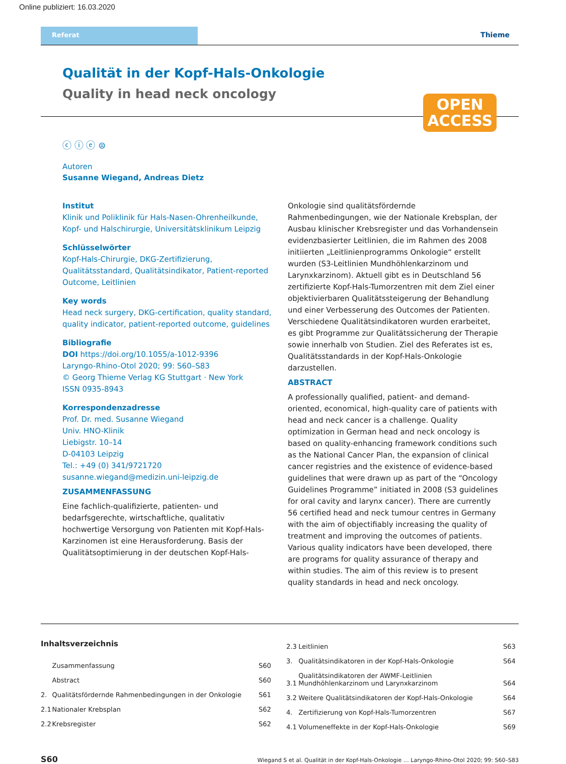Online publiziert: 16.03.2020
Referat Thieme
Qualität in der Kopf-Hals-Onkologie
Quality in head neck oncology
OPEN
ACCESS
ⓒ ⓘ ⓔ ⊜
Autoren
Susanne Wiegand, Andreas Dietz
Institut
Klinik und Poliklinik für Hals-Nasen-Ohrenheilkunde, Kopf- und Halschirurgie, Universitätsklinikum Leipzig
Schlüsselwörter
Kopf-Hals-Chirurgie, DKG-Zertifizierung, Qualitätsstandard, Qualitätsindikator, Patient-reported Outcome, Leitlinien
Key words
Head neck surgery, DKG-certification, quality standard, quality indicator, patient-reported outcome, guidelines
Bibliografie
DOI https://doi.org/10.1055/a-1012-9396
Laryngo-Rhino-Otol 2020; 99: S60–S83
© Georg Thieme Verlag KG Stuttgart · New York
ISSN 0935-8943
Korrespondenzadresse
Prof. Dr. med. Susanne Wiegand
Univ. HNO-Klinik
Liebigstr. 10–14
D-04103 Leipzig
Tel.: +49 (0) 341/9721720
susanne.wiegand@medizin.uni-leipzig.de
ZUSAMMENFASSUNG
Eine fachlich-qualifizierte, patienten- und bedarfsgerechte, wirtschaftliche, qualitativ hochwertige Versorgung von Patienten mit Kopf-Hals-Karzinomen ist eine Herausforderung. Basis der Qualitätsoptimierung in der deutschen Kopf-Hals-
Onkologie sind qualitätsfördernde Rahmenbedingungen, wie der Nationale Krebsplan, der Ausbau klinischer Krebsregister und das Vorhandensein evidenzbasierter Leitlinien, die im Rahmen des 2008 initiierten „Leitlinienprogramms Onkologie“ erstellt wurden (S3-Leitlinien Mundhöhlenkarzinom und Larynxkarzinom). Aktuell gibt es in Deutschland 56 zertifizierte Kopf-Hals-Tumorzentren mit dem Ziel einer objektivierbaren Qualitätssteigerung der Behandlung und einer Verbesserung des Outcomes der Patienten. Verschiedene Qualitätsindikatoren wurden erarbeitet, es gibt Programme zur Qualitätssicherung der Therapie sowie innerhalb von Studien. Ziel des Referates ist es, Qualitätsstandards in der Kopf-Hals-Onkologie darzustellen.
ABSTRACT
A professionally qualified, patient- and demand-oriented, economical, high-quality care of patients with head and neck cancer is a challenge. Quality optimization in German head and neck oncology is based on quality-enhancing framework conditions such as the National Cancer Plan, the expansion of clinical cancer registries and the existence of evidence-based guidelines that were drawn up as part of the “Oncology Guidelines Programme” initiated in 2008 (S3 guidelines for oral cavity and larynx cancer). There are currently 56 certified head and neck tumour centres in Germany with the aim of objectifiably increasing the quality of treatment and improving the outcomes of patients. Various quality indicators have been developed, there are programs for quality assurance of therapy and within studies. The aim of this review is to present quality standards in head and neck oncology.
Inhaltsverzeichnis
| | Zusammenfassung | S60 |
| | Abstract | S60 |
| 2. | Qualitätsfördernde Rahmenbedingungen in der Onkologie | S61 |
| 2.1 | Nationaler Krebsplan | S62 |
| 2.2 | Krebsregister | S62 |
| 2.3 | Leitlinien | S63 |
| 3. | Qualitätsindikatoren in der Kopf-Hals-Onkologie | S64 |
| 3.1 | Qualitätsindikatoren der AWMF-Leitlinien Mundhöhlenkarzinom und Larynxkarzinom | S64 |
| 3.2 | Weitere Qualitätsindikatoren der Kopf-Hals-Onkologie | S64 |
| 4. | Zertifizierung von Kopf-Hals-Tumorzentren | S67 |
| 4.1 | Volumeneffekte in der Kopf-Hals-Onkologie | S69 |
S60 Wiegand S et al. Qualität in der Kopf-Hals-Onkologie … Laryngo-Rhino-Otol 2020; 99: S60–S83